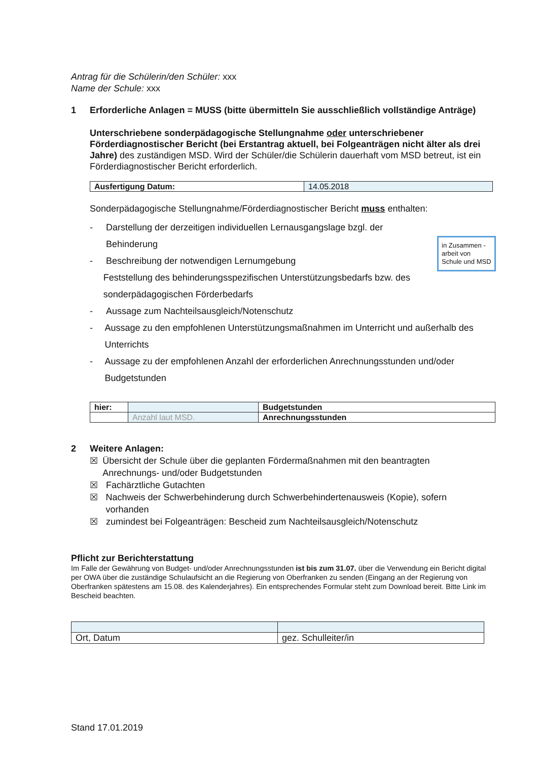Antrag für die Schülerin/den Schüler: xxx
Name der Schule: xxx
1 Erforderliche Anlagen = MUSS (bitte übermitteln Sie ausschließlich vollständige Anträge)
Unterschriebene sonderpädagogische Stellungnahme oder unterschriebener Förderdiagnostischer Bericht (bei Erstantrag aktuell, bei Folgeanträgen nicht älter als drei Jahre) des zuständigen MSD. Wird der Schüler/die Schülerin dauerhaft vom MSD betreut, ist ein Förderdiagnostischer Bericht erforderlich.
| Ausfertigung Datum: | 14.05.2018 |
Sonderpädagogische Stellungnahme/Förderdiagnostischer Bericht muss enthalten:
- Darstellung der derzeitigen individuellen Lernausgangslage bzgl. der Behinderung
- Beschreibung der notwendigen Lernumgebung
Feststellung des behinderungsspezifischen Unterstützungsbedarfs bzw. des sonderpädagogischen Förderbedarfs
- Aussage zum Nachteilsausgleich/Notenschutz
- Aussage zu den empfohlenen Unterstützungsmaßnahmen im Unterricht und außerhalb des Unterrichts
- Aussage zu der empfohlenen Anzahl der erforderlichen Anrechnungsstunden und/oder Budgetstunden
| hier: | | Budgetstunden |
| | Anzahl laut MSD. | Anrechnungsstunden |
2 Weitere Anlagen:
☒ Übersicht der Schule über die geplanten Fördermaßnahmen mit den beantragten Anrechnungs- und/oder Budgetstunden
☒ Fachärztliche Gutachten
☒ Nachweis der Schwerbehinderung durch Schwerbehindertenausweis (Kopie), sofern vorhanden
☒ zumindest bei Folgeanträgen: Bescheid zum Nachteilsausgleich/Notenschutz
Pflicht zur Berichterstattung
Im Falle der Gewährung von Budget- und/oder Anrechnungsstunden ist bis zum 31.07. über die Verwendung ein Bericht digital per OWA über die zuständige Schulaufsicht an die Regierung von Oberfranken zu senden (Eingang an der Regierung von Oberfranken spätestens am 15.08. des Kalenderjahres). Ein entsprechendes Formular steht zum Download bereit. Bitte Link im Bescheid beachten.
| Ort, Datum | gez. Schulleiter/in |
Stand 17.01.2019
in Zusammen -arbeit von Schule und MSD